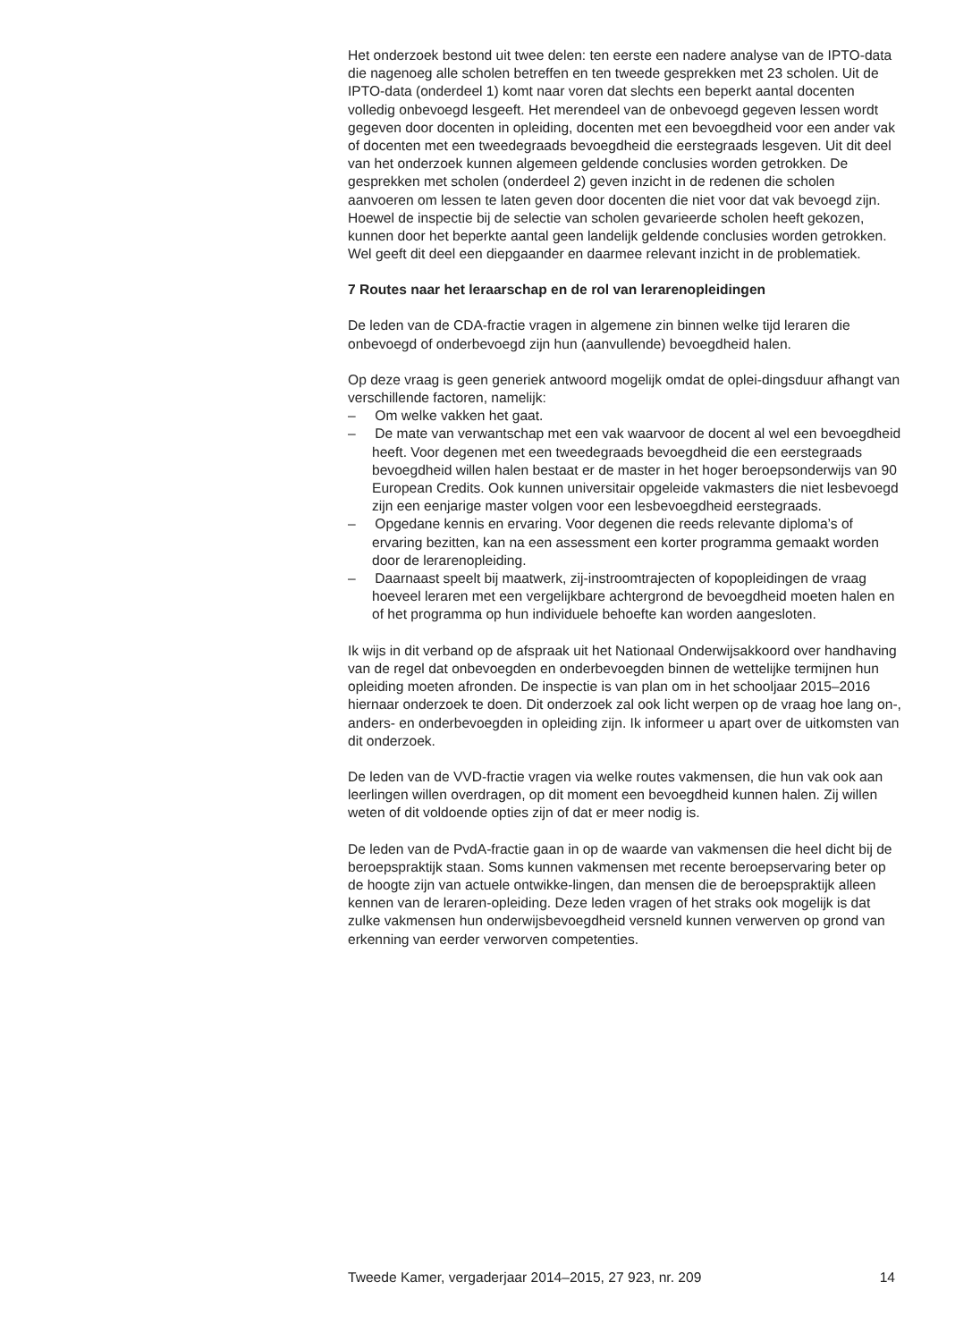Het onderzoek bestond uit twee delen: ten eerste een nadere analyse van de IPTO-data die nagenoeg alle scholen betreffen en ten tweede gesprekken met 23 scholen. Uit de IPTO-data (onderdeel 1) komt naar voren dat slechts een beperkt aantal docenten volledig onbevoegd lesgeeft. Het merendeel van de onbevoegd gegeven lessen wordt gegeven door docenten in opleiding, docenten met een bevoegdheid voor een ander vak of docenten met een tweedegraads bevoegdheid die eerstegraads lesgeven. Uit dit deel van het onderzoek kunnen algemeen geldende conclusies worden getrokken. De gesprekken met scholen (onderdeel 2) geven inzicht in de redenen die scholen aanvoeren om lessen te laten geven door docenten die niet voor dat vak bevoegd zijn. Hoewel de inspectie bij de selectie van scholen gevarieerde scholen heeft gekozen, kunnen door het beperkte aantal geen landelijk geldende conclusies worden getrokken. Wel geeft dit deel een diepgaander en daarmee relevant inzicht in de problematiek.
7 Routes naar het leraarschap en de rol van lerarenopleidingen
De leden van de CDA-fractie vragen in algemene zin binnen welke tijd leraren die onbevoegd of onderbevoegd zijn hun (aanvullende) bevoegdheid halen.
Op deze vraag is geen generiek antwoord mogelijk omdat de oplei-dingsduur afhangt van verschillende factoren, namelijk:
– Om welke vakken het gaat.
– De mate van verwantschap met een vak waarvoor de docent al wel een bevoegdheid heeft. Voor degenen met een tweedegraads bevoegdheid die een eerstegraads bevoegdheid willen halen bestaat er de master in het hoger beroepsonderwijs van 90 European Credits. Ook kunnen universitair opgeleide vakmasters die niet lesbevoegd zijn een eenjarige master volgen voor een lesbevoegdheid eerstegraads.
– Opgedane kennis en ervaring. Voor degenen die reeds relevante diploma’s of ervaring bezitten, kan na een assessment een korter programma gemaakt worden door de lerarenopleiding.
– Daarnaast speelt bij maatwerk, zij-instroomtrajecten of kopopleidingen de vraag hoeveel leraren met een vergelijkbare achtergrond de bevoegdheid moeten halen en of het programma op hun individuele behoefte kan worden aangesloten.
Ik wijs in dit verband op de afspraak uit het Nationaal Onderwijsakkoord over handhaving van de regel dat onbevoegden en onderbevoegden binnen de wettelijke termijnen hun opleiding moeten afronden. De inspectie is van plan om in het schooljaar 2015–2016 hiernaar onderzoek te doen. Dit onderzoek zal ook licht werpen op de vraag hoe lang on-, anders- en onderbevoegden in opleiding zijn. Ik informeer u apart over de uitkomsten van dit onderzoek.
De leden van de VVD-fractie vragen via welke routes vakmensen, die hun vak ook aan leerlingen willen overdragen, op dit moment een bevoegdheid kunnen halen. Zij willen weten of dit voldoende opties zijn of dat er meer nodig is.
De leden van de PvdA-fractie gaan in op de waarde van vakmensen die heel dicht bij de beroepspraktijk staan. Soms kunnen vakmensen met recente beroepservaring beter op de hoogte zijn van actuele ontwikke-lingen, dan mensen die de beroepspraktijk alleen kennen van de leraren-opleiding. Deze leden vragen of het straks ook mogelijk is dat zulke vakmensen hun onderwijsbevoegdheid versneld kunnen verwerven op grond van erkenning van eerder verworven competenties.
Tweede Kamer, vergaderjaar 2014–2015, 27 923, nr. 209 14